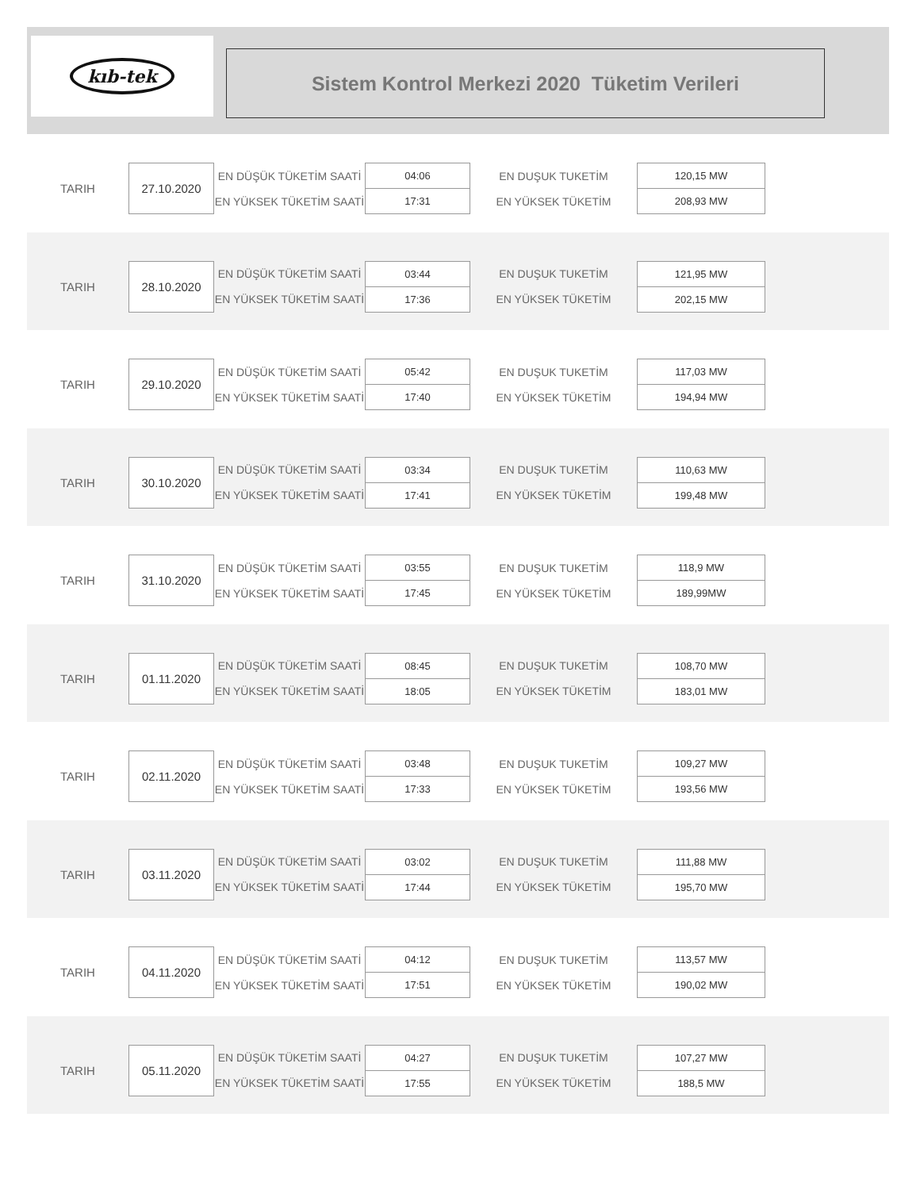kıb-tek
Sistem Kontrol Merkezi 2020 Tüketim Verileri
| TARIH | 27.10.2020 | EN DÜŞÜK TÜKETİM SAATİ | 04:06 | EN DUŞUK TUKETİM | 120,15 MW |
| | | EN YÜKSEK TÜKETİM SAATİ | 17:31 | EN YÜKSEK TÜKETİM | 208,93 MW |
| TARIH | 28.10.2020 | EN DÜŞÜK TÜKETİM SAATİ | 03:44 | EN DUŞUK TUKETİM | 121,95 MW |
| | | EN YÜKSEK TÜKETİM SAATİ | 17:36 | EN YÜKSEK TÜKETİM | 202,15 MW |
| TARIH | 29.10.2020 | EN DÜŞÜK TÜKETİM SAATİ | 05:42 | EN DUŞUK TUKETİM | 117,03 MW |
| | | EN YÜKSEK TÜKETİM SAATİ | 17:40 | EN YÜKSEK TÜKETİM | 194,94 MW |
| TARIH | 30.10.2020 | EN DÜŞÜK TÜKETİM SAATİ | 03:34 | EN DUŞUK TUKETİM | 110,63 MW |
| | | EN YÜKSEK TÜKETİM SAATİ | 17:41 | EN YÜKSEK TÜKETİM | 199,48 MW |
| TARIH | 31.10.2020 | EN DÜŞÜK TÜKETİM SAATİ | 03:55 | EN DUŞUK TUKETİM | 118,9 MW |
| | | EN YÜKSEK TÜKETİM SAATİ | 17:45 | EN YÜKSEK TÜKETİM | 189,99MW |
| TARIH | 01.11.2020 | EN DÜŞÜK TÜKETİM SAATİ | 08:45 | EN DUŞUK TUKETİM | 108,70 MW |
| | | EN YÜKSEK TÜKETİM SAATİ | 18:05 | EN YÜKSEK TÜKETİM | 183,01 MW |
| TARIH | 02.11.2020 | EN DÜŞÜK TÜKETİM SAATİ | 03:48 | EN DUŞUK TUKETİM | 109,27 MW |
| | | EN YÜKSEK TÜKETİM SAATİ | 17:33 | EN YÜKSEK TÜKETİM | 193,56 MW |
| TARIH | 03.11.2020 | EN DÜŞÜK TÜKETİM SAATİ | 03:02 | EN DUŞUK TUKETİM | 111,88 MW |
| | | EN YÜKSEK TÜKETİM SAATİ | 17:44 | EN YÜKSEK TÜKETİM | 195,70 MW |
| TARIH | 04.11.2020 | EN DÜŞÜK TÜKETİM SAATİ | 04:12 | EN DUŞUK TUKETİM | 113,57 MW |
| | | EN YÜKSEK TÜKETİM SAATİ | 17:51 | EN YÜKSEK TÜKETİM | 190,02 MW |
| TARIH | 05.11.2020 | EN DÜŞÜK TÜKETİM SAATİ | 04:27 | EN DUŞUK TUKETİM | 107,27 MW |
| | | EN YÜKSEK TÜKETİM SAATİ | 17:55 | EN YÜKSEK TÜKETİM | 188,5 MW |